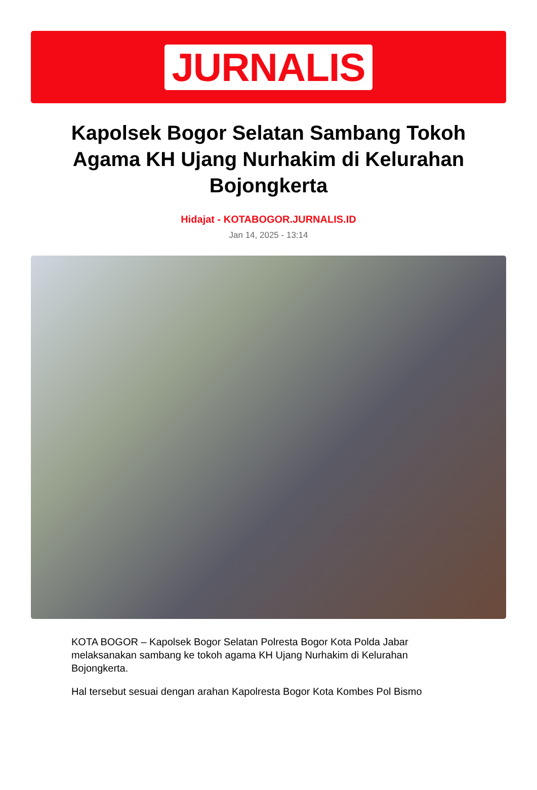JURNALIS
Kapolsek Bogor Selatan Sambang Tokoh Agama KH Ujang Nurhakim di Kelurahan Bojongkerta
Hidajat - KOTABOGOR.JURNALIS.ID
Jan 14, 2025 - 13:14
KOTA BOGOR – Kapolsek Bogor Selatan Polresta Bogor Kota Polda Jabar melaksanakan sambang ke tokoh agama KH Ujang Nurhakim di Kelurahan Bojongkerta.
Hal tersebut sesuai dengan arahan Kapolresta Bogor Kota Kombes Pol Bismo